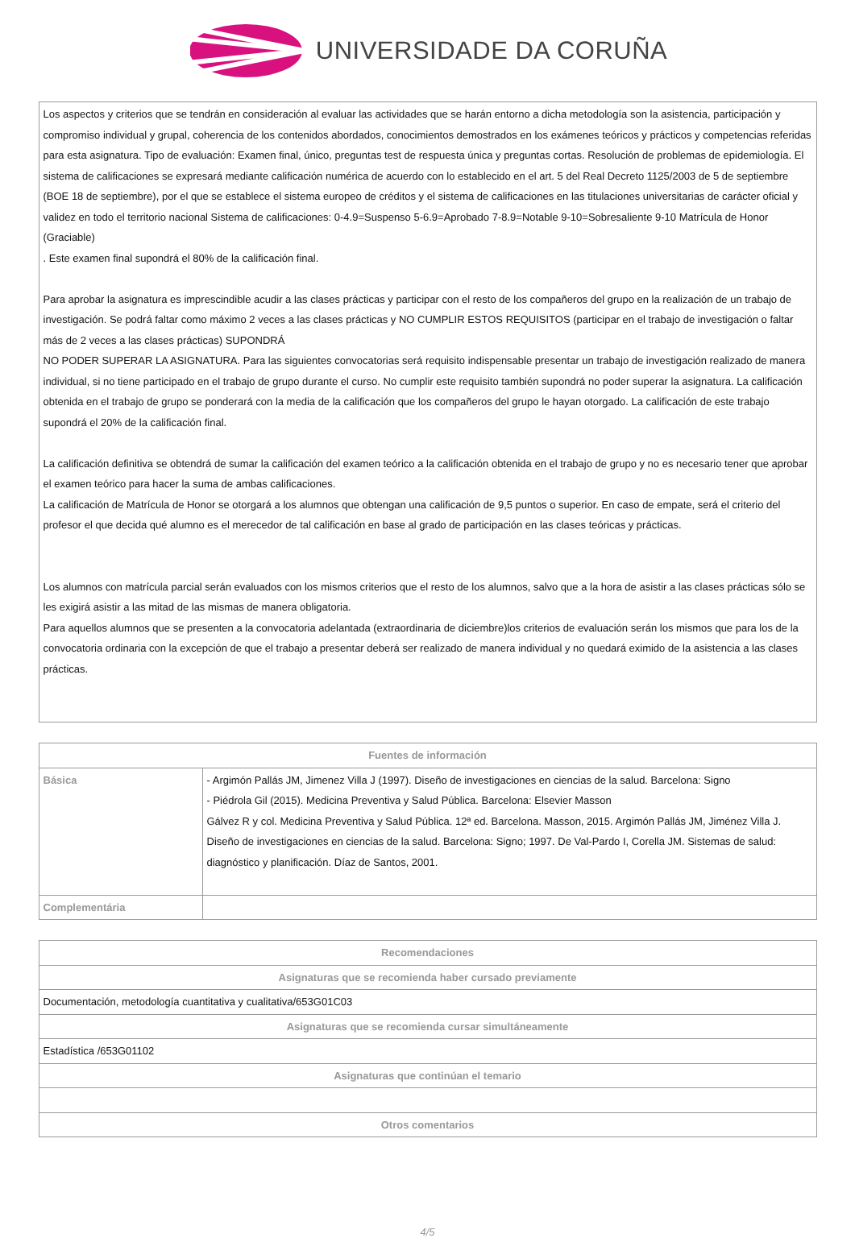UNIVERSIDADE DA CORUÑA
| Los aspectos y criterios que se tendrán en consideración al evaluar las actividades que se harán entorno a dicha metodología son la asistencia, participación y compromiso individual y grupal, coherencia de los contenidos abordados, conocimientos demostrados en los exámenes teóricos y prácticos y competencias referidas para esta asignatura. Tipo de evaluación: Examen final, único, preguntas test de respuesta única y preguntas cortas. Resolución de problemas de epidemiología. El sistema de calificaciones se expresará mediante calificación numérica de acuerdo con lo establecido en el art. 5 del Real Decreto 1125/2003 de 5 de septiembre (BOE 18 de septiembre), por el que se establece el sistema europeo de créditos y el sistema de calificaciones en las titulaciones universitarias de carácter oficial y validez en todo el territorio nacional Sistema de calificaciones: 0-4.9=Suspenso 5-6.9=Aprobado 7-8.9=Notable 9-10=Sobresaliente 9-10 Matrícula de Honor (Graciable) . Este examen final supondrá el 80% de la calificación final. Para aprobar la asignatura es imprescindible acudir a las clases prácticas y participar con el resto de los compañeros del grupo en la realización de un trabajo de investigación. Se podrá faltar como máximo 2 veces a las clases prácticas y NO CUMPLIR ESTOS REQUISITOS (participar en el trabajo de investigación o faltar más de 2 veces a las clases prácticas) SUPONDRÁ NO PODER SUPERAR LA ASIGNATURA. Para las siguientes convocatorias será requisito indispensable presentar un trabajo de investigación realizado de manera individual, si no tiene participado en el trabajo de grupo durante el curso. No cumplir este requisito también supondrá no poder superar la asignatura. La calificación obtenida en el trabajo de grupo se ponderará con la media de la calificación que los compañeros del grupo le hayan otorgado. La calificación de este trabajo supondrá el 20% de la calificación final. La calificación definitiva se obtendrá de sumar la calificación del examen teórico a la calificación obtenida en el trabajo de grupo y no es necesario tener que aprobar el examen teórico para hacer la suma de ambas calificaciones. La calificación de Matrícula de Honor se otorgará a los alumnos que obtengan una calificación de 9,5 puntos o superior. En caso de empate, será el criterio del profesor el que decida qué alumno es el merecedor de tal calificación en base al grado de participación en las clases teóricas y prácticas. Los alumnos con matrícula parcial serán evaluados con los mismos criterios que el resto de los alumnos, salvo que a la hora de asistir a las clases prácticas sólo se les exigirá asistir a las mitad de las mismas de manera obligatoria. Para aquellos alumnos que se presenten a la convocatoria adelantada (extraordinaria de diciembre)los criterios de evaluación serán los mismos que para los de la convocatoria ordinaria con la excepción de que el trabajo a presentar deberá ser realizado de manera individual y no quedará eximido de la asistencia a las clases prácticas. |
| Fuentes de información | |
| --- | --- |
| Básica | - Argimón Pallás JM, Jimenez Villa J (1997). Diseño de investigaciones en ciencias de la salud. Barcelona: Signo - Piédrola Gil (2015). Medicina Preventiva y Salud Pública. Barcelona: Elsevier Masson Gálvez R y col. Medicina Preventiva y Salud Pública. 12ª ed. Barcelona. Masson, 2015. Argimón Pallás JM, Jiménez Villa J. Diseño de investigaciones en ciencias de la salud. Barcelona: Signo; 1997. De Val-Pardo I, Corella JM. Sistemas de salud: diagnóstico y planificación. Díaz de Santos, 2001. |
| Complementária | |
| Recomendaciones |
| --- |
| Asignaturas que se recomienda haber cursado previamente |
| Documentación, metodología cuantitativa y cualitativa/653G01C03 |
| Asignaturas que se recomienda cursar simultáneamente |
| Estadística /653G01102 |
| Asignaturas que continúan el temario |
| Otros comentarios |
4/5